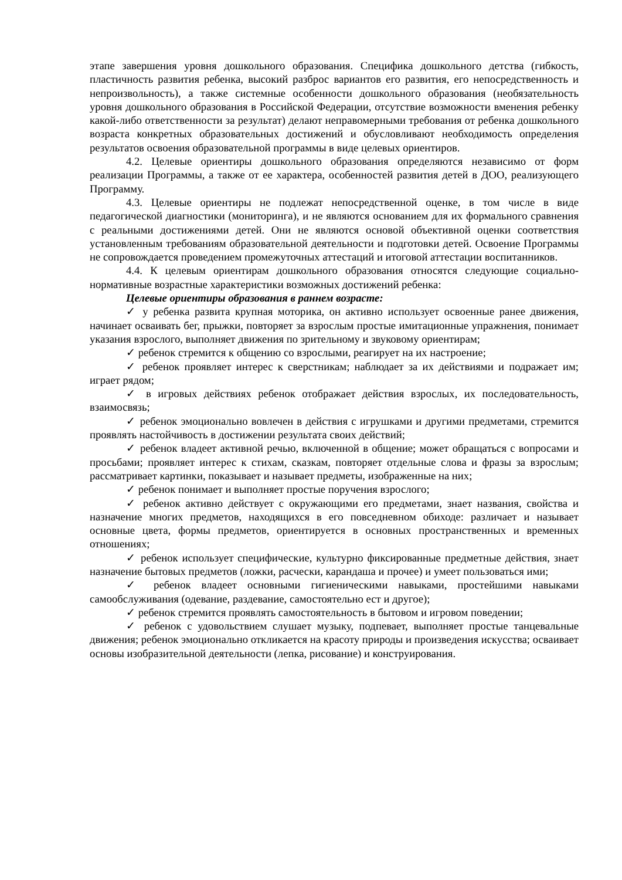этапе завершения уровня дошкольного образования. Специфика дошкольного детства (гибкость, пластичность развития ребенка, высокий разброс вариантов его развития, его непосредственность и непроизвольность), а также системные особенности дошкольного образования (необязательность уровня дошкольного образования в Российской Федерации, отсутствие возможности вменения ребенку какой-либо ответственности за результат) делают неправомерными требования от ребенка дошкольного возраста конкретных образовательных достижений и обусловливают необходимость определения результатов освоения образовательной программы в виде целевых ориентиров.
4.2. Целевые ориентиры дошкольного образования определяются независимо от форм реализации Программы, а также от ее характера, особенностей развития детей в ДОО, реализующего Программу.
4.3. Целевые ориентиры не подлежат непосредственной оценке, в том числе в виде педагогической диагностики (мониторинга), и не являются основанием для их формального сравнения с реальными достижениями детей. Они не являются основой объективной оценки соответствия установленным требованиям образовательной деятельности и подготовки детей. Освоение Программы не сопровождается проведением промежуточных аттестаций и итоговой аттестации воспитанников.
4.4. К целевым ориентирам дошкольного образования относятся следующие социально-нормативные возрастные характеристики возможных достижений ребенка:
Целевые ориентиры образования в раннем возрасте:
✓ у ребенка развита крупная моторика, он активно использует освоенные ранее движения, начинает осваивать бег, прыжки, повторяет за взрослым простые имитационные упражнения, понимает указания взрослого, выполняет движения по зрительному и звуковому ориентирам;
✓ ребенок стремится к общению со взрослыми, реагирует на их настроение;
✓ ребенок проявляет интерес к сверстникам; наблюдает за их действиями и подражает им; играет рядом;
✓ в игровых действиях ребенок отображает действия взрослых, их последовательность, взаимосвязь;
✓ ребенок эмоционально вовлечен в действия с игрушками и другими предметами, стремится проявлять настойчивость в достижении результата своих действий;
✓ ребенок владеет активной речью, включенной в общение; может обращаться с вопросами и просьбами; проявляет интерес к стихам, сказкам, повторяет отдельные слова и фразы за взрослым; рассматривает картинки, показывает и называет предметы, изображенные на них;
✓ ребенок понимает и выполняет простые поручения взрослого;
✓ ребенок активно действует с окружающими его предметами, знает названия, свойства и назначение многих предметов, находящихся в его повседневном обиходе: различает и называет основные цвета, формы предметов, ориентируется в основных пространственных и временных отношениях;
✓ ребенок использует специфические, культурно фиксированные предметные действия, знает назначение бытовых предметов (ложки, расчески, карандаша и прочее) и умеет пользоваться ими;
✓ ребенок владеет основными гигиеническими навыками, простейшими навыками самообслуживания (одевание, раздевание, самостоятельно ест и другое);
✓ ребенок стремится проявлять самостоятельность в бытовом и игровом поведении;
✓ ребенок с удовольствием слушает музыку, подпевает, выполняет простые танцевальные движения; ребенок эмоционально откликается на красоту природы и произведения искусства; осваивает основы изобразительной деятельности (лепка, рисование) и конструирования.